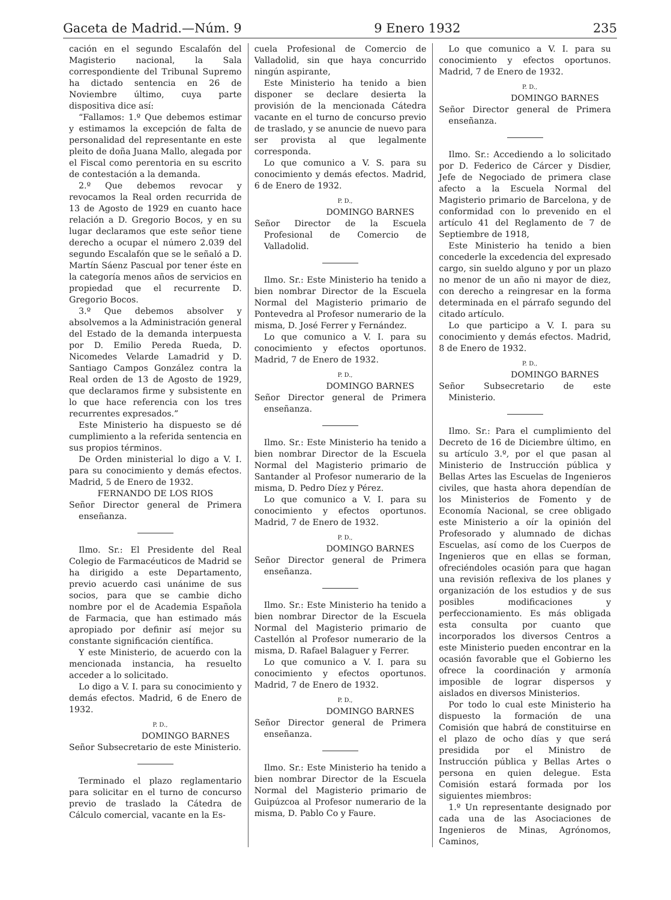Gaceta de Madrid.—Núm. 9 9 Enero 1932 235
cación en el segundo Escalafón del Magisterio nacional, la Sala correspondiente del Tribunal Supremo ha dictado sentencia en 26 de Noviembre último, cuya parte dispositiva dice así:
“Fallamos: 1.º Que debemos estimar y estimamos la excepción de falta de personalidad del representante en este pleito de doña Juana Mallo, alegada por el Fiscal como perentoria en su escrito de contestación a la demanda.
2.º Que debemos revocar y revocamos la Real orden recurrida de 13 de Agosto de 1929 en cuanto hace relación a D. Gregorio Bocos, y en su lugar declaramos que este señor tiene derecho a ocupar el número 2.039 del segundo Escalafón que se le señaló a D. Martín Sáenz Pascual por tener éste en la categoría menos años de servicios en propiedad que el recurrente D. Gregorio Bocos.
3.º Que debemos absolver y absolvemos a la Administración general del Estado de la demanda interpuesta por D. Emilio Pereda Rueda, D. Nicomedes Velarde Lamadrid y D. Santiago Campos González contra la Real orden de 13 de Agosto de 1929, que declaramos firme y subsistente en lo que hace referencia con los tres recurrentes expresados.”
Este Ministerio ha dispuesto se dé cumplimiento a la referida sentencia en sus propios términos.
De Orden ministerial lo digo a V. I. para su conocimiento y demás efectos. Madrid, 5 de Enero de 1932.
FERNANDO DE LOS RIOS
Señor Director general de Primera enseñanza.
Ilmo. Sr.: El Presidente del Real Colegio de Farmacéuticos de Madrid se ha dirigido a este Departamento, previo acuerdo casi unánime de sus socios, para que se cambie dicho nombre por el de Academia Española de Farmacia, que han estimado más apropiado por definir así mejor su constante significación científica.
Y este Ministerio, de acuerdo con la mencionada instancia, ha resuelto acceder a lo solicitado.
Lo digo a V. I. para su conocimiento y demás efectos. Madrid, 6 de Enero de 1932.
P. D.,
DOMINGO BARNES
Señor Subsecretario de este Ministerio.
Terminado el plazo reglamentario para solicitar en el turno de concurso previo de traslado la Cátedra de Cálculo comercial, vacante en la Es-
cuela Profesional de Comercio de Valladolid, sin que haya concurrido ningún aspirante,
Este Ministerio ha tenido a bien disponer se declare desierta la provisión de la mencionada Cátedra vacante en el turno de concurso previo de traslado, y se anuncie de nuevo para ser provista al que legalmente corresponda.
Lo que comunico a V. S. para su conocimiento y demás efectos. Madrid, 6 de Enero de 1932.
P. D.,
DOMINGO BARNES
Señor Director de la Escuela Profesional de Comercio de Valladolid.
Ilmo. Sr.: Este Ministerio ha tenido a bien nombrar Director de la Escuela Normal del Magisterio primario de Pontevedra al Profesor numerario de la misma, D. José Ferrer y Fernández.
Lo que comunico a V. I. para su conocimiento y efectos oportunos. Madrid, 7 de Enero de 1932.
P. D.,
DOMINGO BARNES
Señor Director general de Primera enseñanza.
Ilmo. Sr.: Este Ministerio ha tenido a bien nombrar Director de la Escuela Normal del Magisterio primario de Santander al Profesor numerario de la misma, D. Pedro Díez y Pérez.
Lo que comunico a V. I. para su conocimiento y efectos oportunos. Madrid, 7 de Enero de 1932.
P. D.,
DOMINGO BARNES
Señor Director general de Primera enseñanza.
Ilmo. Sr.: Este Ministerio ha tenido a bien nombrar Director de la Escuela Normal del Magisterio primario de Castellón al Profesor numerario de la misma, D. Rafael Balaguer y Ferrer.
Lo que comunico a V. I. para su conocimiento y efectos oportunos. Madrid, 7 de Enero de 1932.
P. D.,
DOMINGO BARNES
Señor Director general de Primera enseñanza.
Ilmo. Sr.: Este Ministerio ha tenido a bien nombrar Director de la Escuela Normal del Magisterio primario de Guipúzcoa al Profesor numerario de la misma, D. Pablo Co y Faure.
Lo que comunico a V. I. para su conocimiento y efectos oportunos. Madrid, 7 de Enero de 1932.
P. D.,
DOMINGO BARNES
Señor Director general de Primera enseñanza.
Ilmo. Sr.: Accediendo a lo solicitado por D. Federico de Cárcer y Disdier, Jefe de Negociado de primera clase afecto a la Escuela Normal del Magisterio primario de Barcelona, y de conformidad con lo prevenido en el artículo 41 del Reglamento de 7 de Septiembre de 1918,
Este Ministerio ha tenido a bien concederle la excedencia del expresado cargo, sin sueldo alguno y por un plazo no menor de un año ni mayor de diez, con derecho a reingresar en la forma determinada en el párrafo segundo del citado artículo.
Lo que participo a V. I. para su conocimiento y demás efectos. Madrid, 8 de Enero de 1932.
P. D.,
DOMINGO BARNES
Señor Subsecretario de este Ministerio.
Ilmo. Sr.: Para el cumplimiento del Decreto de 16 de Diciembre último, en su artículo 3.º, por el que pasan al Ministerio de Instrucción pública y Bellas Artes las Escuelas de Ingenieros civiles, que hasta ahora dependían de los Ministerios de Fomento y de Economía Nacional, se cree obligado este Ministerio a oír la opinión del Profesorado y alumnado de dichas Escuelas, así como de los Cuerpos de Ingenieros que en ellas se forman, ofreciéndoles ocasión para que hagan una revisión reflexiva de los planes y organización de los estudios y de sus posibles modificaciones y perfeccionamiento. Es más obligada esta consulta por cuanto que incorporados los diversos Centros a este Ministerio pueden encontrar en la ocasión favorable que el Gobierno les ofrece la coordinación y armonía imposible de lograr dispersos y aislados en diversos Ministerios.
Por todo lo cual este Ministerio ha dispuesto la formación de una Comisión que habrá de constituirse en el plazo de ocho días y que será presidida por el Ministro de Instrucción pública y Bellas Artes o persona en quien delegue. Esta Comisión estará formada por los siguientes miembros:
1.º Un representante designado por cada una de las Asociaciones de Ingenieros de Minas, Agrónomos, Caminos,